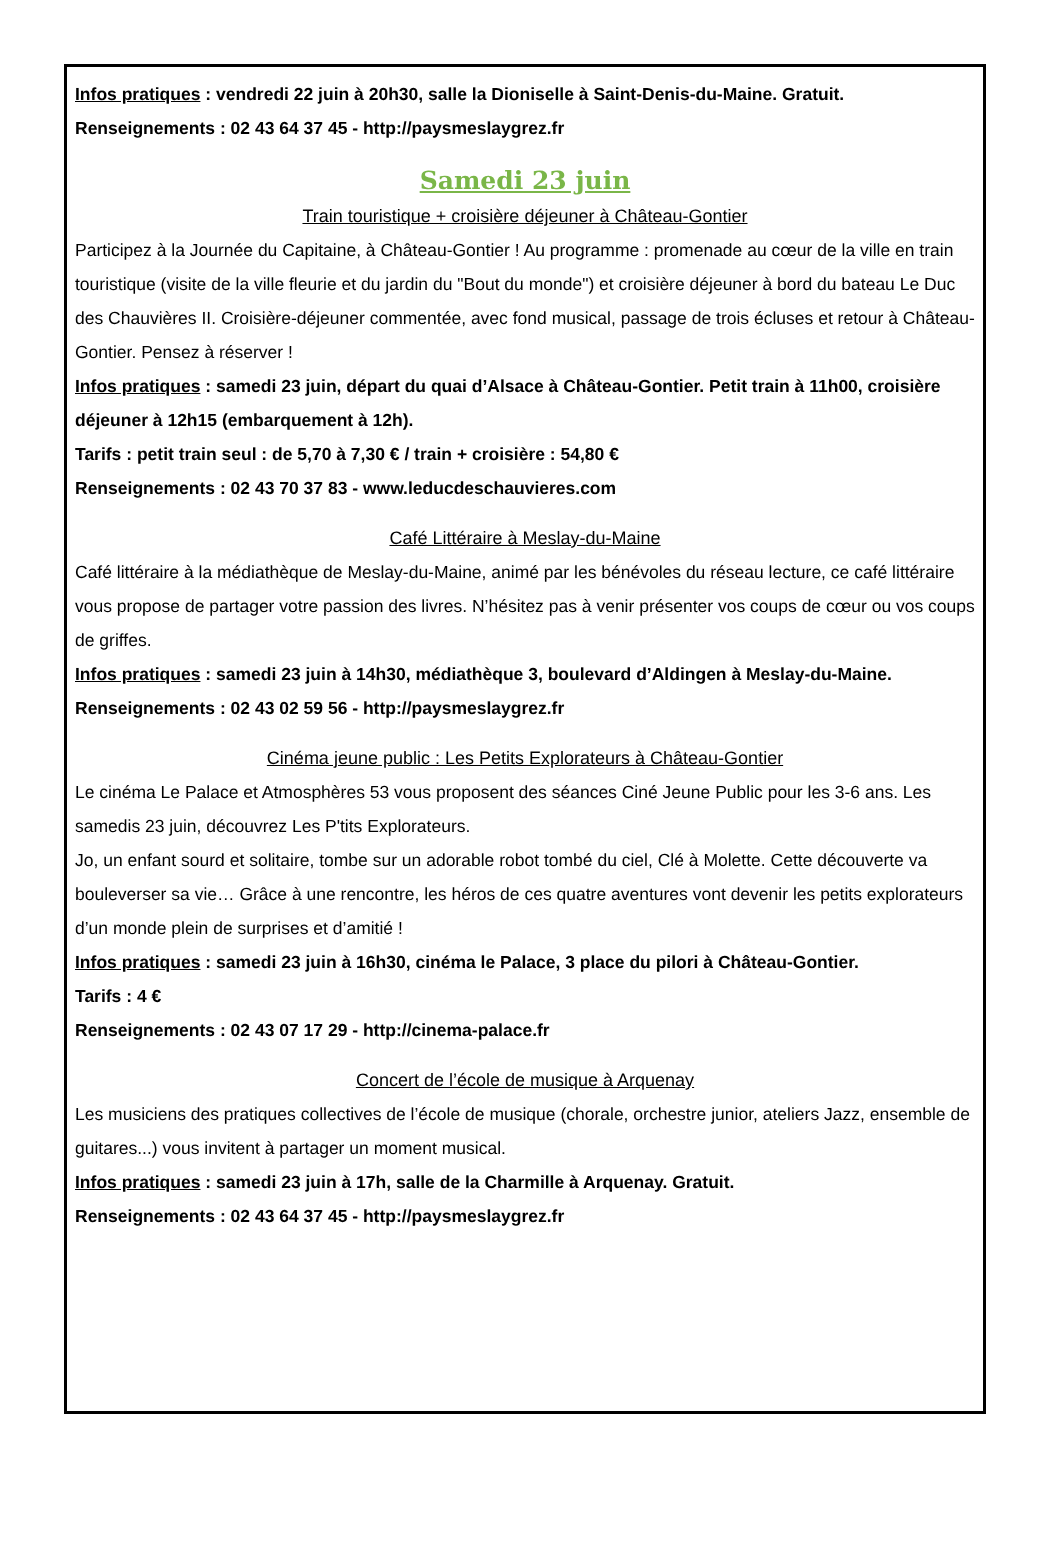Infos pratiques : vendredi 22 juin à 20h30, salle la Dioniselle à Saint-Denis-du-Maine. Gratuit.
Renseignements : 02 43 64 37 45 - http://paysmeslaygrez.fr
Samedi 23 juin
Train touristique + croisière déjeuner à Château-Gontier
Participez à la Journée du Capitaine, à Château-Gontier ! Au programme : promenade au cœur de la ville en train touristique (visite de la ville fleurie et du jardin du "Bout du monde") et croisière déjeuner à bord du bateau Le Duc des Chauvières II. Croisière-déjeuner commentée, avec fond musical, passage de trois écluses et retour à Château-Gontier. Pensez à réserver !
Infos pratiques : samedi 23 juin, départ du quai d’Alsace à Château-Gontier. Petit train à 11h00, croisière déjeuner à 12h15 (embarquement à 12h).
Tarifs : petit train seul : de 5,70 à 7,30 € / train + croisière : 54,80 €
Renseignements : 02 43 70 37 83 - www.leducdeschauvieres.com
Café Littéraire à Meslay-du-Maine
Café littéraire à la médiathèque de Meslay-du-Maine, animé par les bénévoles du réseau lecture, ce café littéraire vous propose de partager votre passion des livres. N’hésitez pas à venir présenter vos coups de cœur ou vos coups de griffes.
Infos pratiques : samedi 23 juin à 14h30, médiathèque 3, boulevard d’Aldingen à Meslay-du-Maine.
Renseignements : 02 43 02 59 56 - http://paysmeslaygrez.fr
Cinéma jeune public : Les Petits Explorateurs à Château-Gontier
Le cinéma Le Palace et Atmosphères 53 vous proposent des séances Ciné Jeune Public pour les 3-6 ans. Les samedis 23 juin, découvrez Les P'tits Explorateurs.
Jo, un enfant sourd et solitaire, tombe sur un adorable robot tombé du ciel, Clé à Molette. Cette découverte va bouleverser sa vie… Grâce à une rencontre, les héros de ces quatre aventures vont devenir les petits explorateurs d’un monde plein de surprises et d’amitié !
Infos pratiques : samedi 23 juin à 16h30, cinéma le Palace, 3 place du pilori à Château-Gontier.
Tarifs : 4 €
Renseignements : 02 43 07 17 29 - http://cinema-palace.fr
Concert de l’école de musique à Arquenay
Les musiciens des pratiques collectives de l’école de musique (chorale, orchestre junior, ateliers Jazz, ensemble de guitares...) vous invitent à partager un moment musical.
Infos pratiques : samedi 23 juin à 17h, salle de la Charmille à Arquenay. Gratuit.
Renseignements : 02 43 64 37 45 - http://paysmeslaygrez.fr